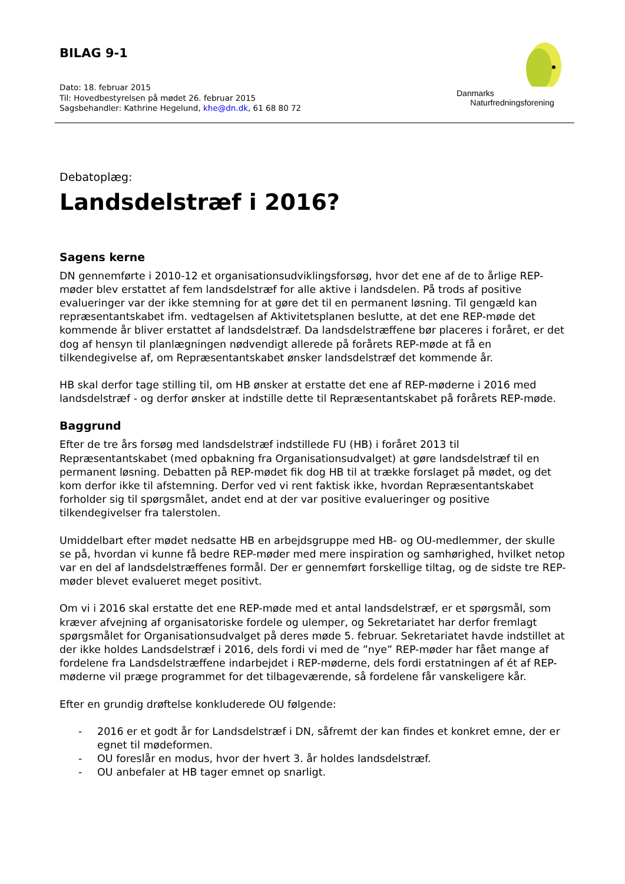BILAG 9-1
Dato: 18. februar 2015
Til: Hovedbestyrelsen på mødet 26. februar 2015
Sagsbehandler: Kathrine Hegelund, khe@dn.dk, 61 68 80 72
Danmarks
Naturfredningsforening
Debatoplæg:
Landsdelstræf i 2016?
Sagens kerne
DN gennemførte i 2010-12 et organisationsudviklingsforsøg, hvor det ene af de to årlige REP-møder blev erstattet af fem landsdelstræf for alle aktive i landsdelen. På trods af positive evalueringer var der ikke stemning for at gøre det til en permanent løsning. Til gengæld kan repræsentantskabet ifm. vedtagelsen af Aktivitetsplanen beslutte, at det ene REP-møde det kommende år bliver erstattet af landsdelstræf. Da landsdelstræffene bør placeres i foråret, er det dog af hensyn til planlægningen nødvendigt allerede på forårets REP-møde at få en tilkendegivelse af, om Repræsentantskabet ønsker landsdelstræf det kommende år.
HB skal derfor tage stilling til, om HB ønsker at erstatte det ene af REP-møderne i 2016 med landsdelstræf - og derfor ønsker at indstille dette til Repræsentantskabet på forårets REP-møde.
Baggrund
Efter de tre års forsøg med landsdelstræf indstillede FU (HB) i foråret 2013 til Repræsentantskabet (med opbakning fra Organisationsudvalget) at gøre landsdelstræf til en permanent løsning. Debatten på REP-mødet fik dog HB til at trække forslaget på mødet, og det kom derfor ikke til afstemning. Derfor ved vi rent faktisk ikke, hvordan Repræsentantskabet forholder sig til spørgsmålet, andet end at der var positive evalueringer og positive tilkendegivelser fra talerstolen.
Umiddelbart efter mødet nedsatte HB en arbejdsgruppe med HB- og OU-medlemmer, der skulle se på, hvordan vi kunne få bedre REP-møder med mere inspiration og samhørighed, hvilket netop var en del af landsdelstræffenes formål. Der er gennemført forskellige tiltag, og de sidste tre REP-møder blevet evalueret meget positivt.
Om vi i 2016 skal erstatte det ene REP-møde med et antal landsdelstræf, er et spørgsmål, som kræver afvejning af organisatoriske fordele og ulemper, og Sekretariatet har derfor fremlagt spørgsmålet for Organisationsudvalget på deres møde 5. februar. Sekretariatet havde indstillet at der ikke holdes Landsdelstræf i 2016, dels fordi vi med de ”nye” REP-møder har fået mange af fordelene fra Landsdelstræffene indarbejdet i REP-møderne, dels fordi erstatningen af ét af REP-møderne vil præge programmet for det tilbageværende, så fordelene får vanskeligere kår.
Efter en grundig drøftelse konkluderede OU følgende:
- 2016 er et godt år for Landsdelstræf i DN, såfremt der kan findes et konkret emne, der er egnet til mødeformen.
- OU foreslår en modus, hvor der hvert 3. år holdes landsdelstræf.
- OU anbefaler at HB tager emnet op snarligt.